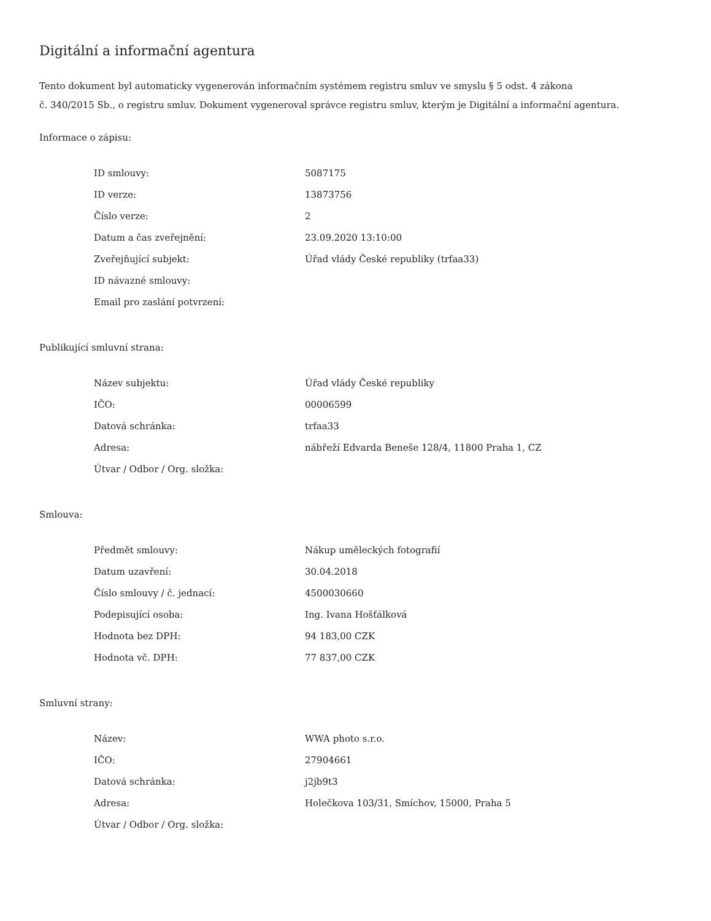Digitální a informační agentura
Tento dokument byl automaticky vygenerován informačním systémem registru smluv ve smyslu § 5 odst. 4 zákona
č. 340/2015 Sb., o registru smluv. Dokument vygeneroval správce registru smluv, kterým je Digitální a informační agentura.
Informace o zápisu:
| ID smlouvy: | 5087175 |
| ID verze: | 13873756 |
| Číslo verze: | 2 |
| Datum a čas zveřejnění: | 23.09.2020 13:10:00 |
| Zveřejňující subjekt: | Úřad vlády České republiky (trfaa33) |
| ID návazné smlouvy: | |
| Email pro zaslání potvrzení: | |
Publikující smluvní strana:
| Název subjektu: | Úřad vlády České republiky |
| IČO: | 00006599 |
| Datová schránka: | trfaa33 |
| Adresa: | nábřeží Edvarda Beneše 128/4, 11800 Praha 1, CZ |
| Útvar / Odbor / Org. složka: | |
Smlouva:
| Předmět smlouvy: | Nákup uměleckých fotografií |
| Datum uzavření: | 30.04.2018 |
| Číslo smlouvy / č. jednací: | 4500030660 |
| Podepisující osoba: | Ing. Ivana Hošťálková |
| Hodnota bez DPH: | 94 183,00 CZK |
| Hodnota vč. DPH: | 77 837,00 CZK |
Smluvní strany:
| Název: | WWA photo s.r.o. |
| IČO: | 27904661 |
| Datová schránka: | j2jb9t3 |
| Adresa: | Holečkova 103/31, Smíchov, 15000, Praha 5 |
| Útvar / Odbor / Org. složka: | |